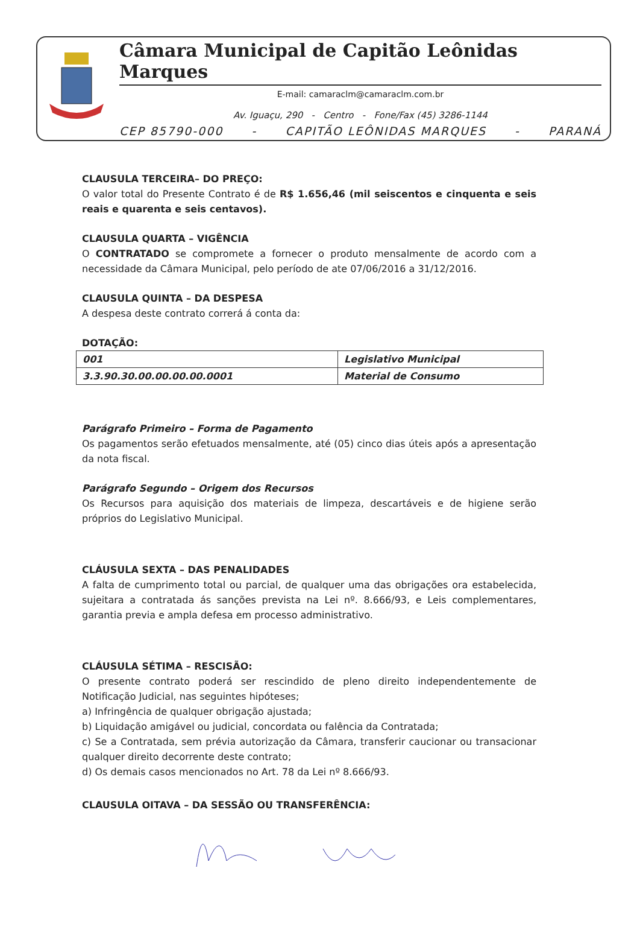Câmara Municipal de Capitão Leônidas Marques
E-mail: camaraclm@camaraclm.com.br
Av. Iguaçu, 290 - Centro - Fone/Fax (45) 3286-1144
CEP 85790-000 - CAPITÃO LEÔNIDAS MARQUES - PARANÁ
CLAUSULA TERCEIRA– DO PREÇO:
O valor total do Presente Contrato é de R$ 1.656,46 (mil seiscentos e cinquenta e seis reais e quarenta e seis centavos).
CLAUSULA QUARTA – VIGÊNCIA
O CONTRATADO se compromete a fornecer o produto mensalmente de acordo com a necessidade da Câmara Municipal, pelo período de ate 07/06/2016 a 31/12/2016.
CLAUSULA QUINTA – DA DESPESA
A despesa deste contrato correrá á conta da:
DOTAÇÃO:
| 001 | Legislativo Municipal |
| 3.3.90.30.00.00.00.00.0001 | Material de Consumo |
Parágrafo Primeiro – Forma de Pagamento
Os pagamentos serão efetuados mensalmente, até (05) cinco dias úteis após a apresentação da nota fiscal.
Parágrafo Segundo – Origem dos Recursos
Os Recursos para aquisição dos materiais de limpeza, descartáveis e de higiene serão próprios do Legislativo Municipal.
CLÁUSULA SEXTA – DAS PENALIDADES
A falta de cumprimento total ou parcial, de qualquer uma das obrigações ora estabelecida, sujeitara a contratada ás sanções prevista na Lei nº. 8.666/93, e Leis complementares, garantia previa e ampla defesa em processo administrativo.
CLÁUSULA SÉTIMA – RESCISÃO:
O presente contrato poderá ser rescindido de pleno direito independentemente de Notificação Judicial, nas seguintes hipóteses;
a) Infringência de qualquer obrigação ajustada;
b) Liquidação amigável ou judicial, concordata ou falência da Contratada;
c) Se a Contratada, sem prévia autorização da Câmara, transferir caucionar ou transacionar qualquer direito decorrente deste contrato;
d) Os demais casos mencionados no Art. 78 da Lei nº 8.666/93.
CLAUSULA OITAVA – DA SESSÃO OU TRANSFERÊNCIA: